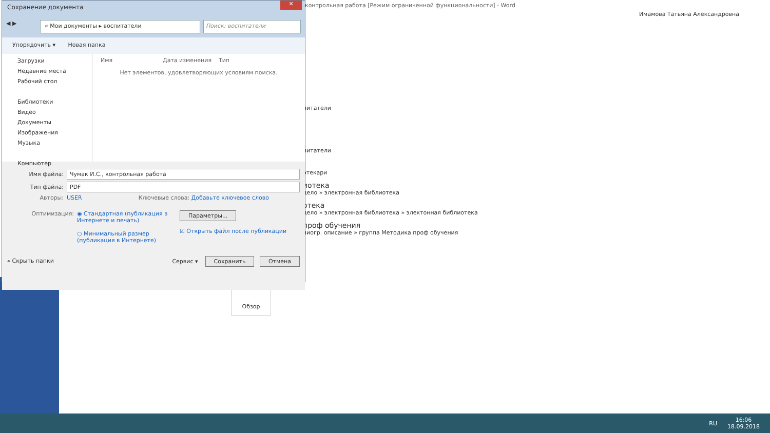контрольная работа [Режим ограниченной функциональности] - Word
Имамова Татьяна Александровна
питатели
питатели
отекари
иотека
дело » электронная библиотека
отека
дело » электронная библиотека » электонная библиотека
проф обучения
лиогр. описание » группа Методика проф обучения
Обзор
Сохранение документа
✕
◀ ▶
« Мои документы ▸ воспитатели Поиск: воспитатели
Упорядочить ▾ Новая папка
Загрузки
Недавние места
Рабочий стол
Библиотеки
Видео
Документы
Изображения
Музыка
Компьютер
Имя Дата изменения Тип
Нет элементов, удовлетворяющих условиям поиска.
Имя файла: Чумак И.С., контрольная работа
Тип файла: PDF
Авторы: USER Ключевые слова: Добавьте ключевое слово
Оптимизация: ◉ Стандартная (публикация в Интернете и печать)
○ Минимальный размер (публикация в Интернете)
Параметры...
☑ Открыть файл после публикации
⏶ Скрыть папки Сервис ▾ Сохранить Отмена
RU 16:06
18.09.2018